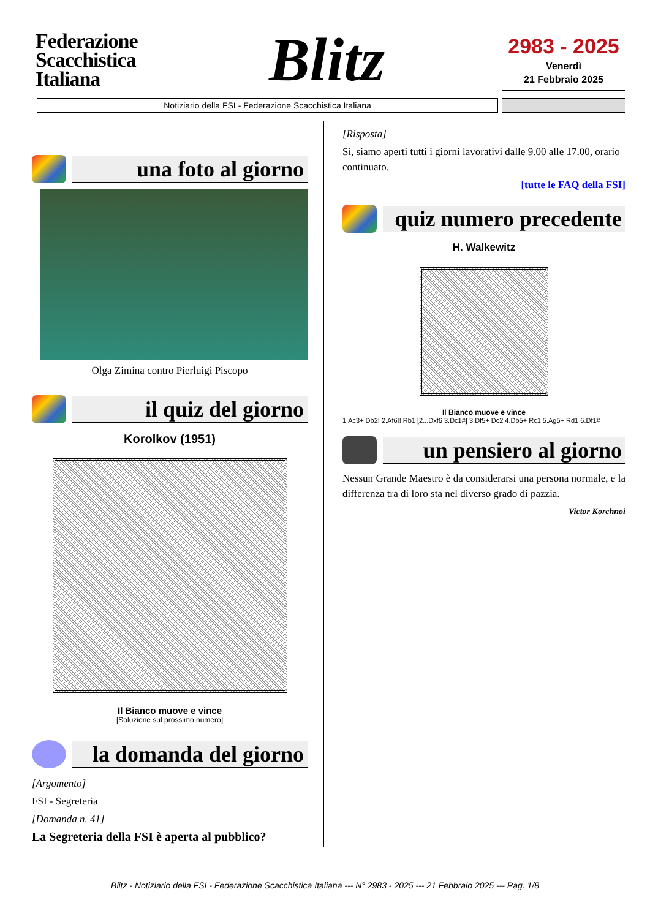Federazione Scacchistica Italiana
Blitz
2983 - 2025
Venerdì
21 Febbraio 2025
Notiziario della FSI - Federazione Scacchistica Italiana
una foto al giorno
Olga Zimina contro Pierluigi Piscopo
il quiz del giorno
Korolkov (1951)
Il Bianco muove e vince
[Soluzione sul prossimo numero]
la domanda del giorno
[Argomento]
FSI - Segreteria
[Domanda n. 41]
La Segreteria della FSI è aperta al pubblico?
[Risposta]
Sì, siamo aperti tutti i giorni lavorativi dalle 9.00 alle 17.00, orario continuato.
[tutte le FAQ della FSI]
quiz numero precedente
H. Walkewitz
Il Bianco muove e vince
1.Ac3+ Db2! 2.Af6!! Rb1 [2...Dxf6 3.Dc1#] 3.Df5+ Dc2 4.Db5+ Rc1 5.Ag5+ Rd1 6.Df1#
un pensiero al giorno
Nessun Grande Maestro è da considerarsi una persona normale, e la differenza tra di loro sta nel diverso grado di pazzia.
Victor Korchnoi
Blitz - Notiziario della FSI - Federazione Scacchistica Italiana --- N° 2983 - 2025 --- 21 Febbraio 2025 --- Pag. 1/8